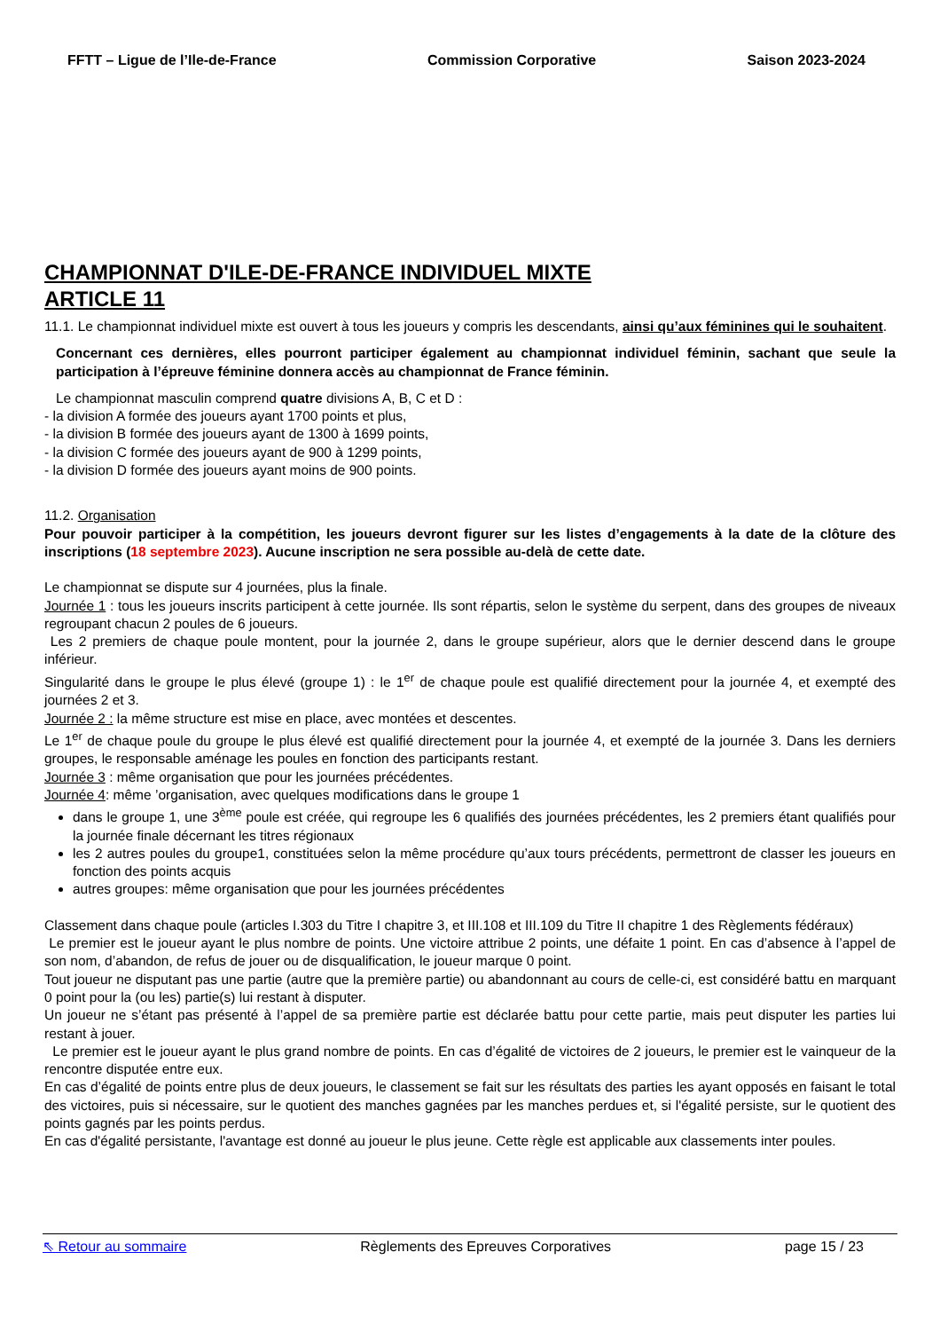FFTT – Ligue de l’Ile-de-France Commission Corporative Saison 2023-2024
CHAMPIONNAT D'ILE-DE-FRANCE INDIVIDUEL MIXTE
ARTICLE 11
11.1. Le championnat individuel mixte est ouvert à tous les joueurs y compris les descendants, ainsi qu’aux féminines qui le souhaitent.
Concernant ces dernières, elles pourront participer également au championnat individuel féminin, sachant que seule la participation à l’épreuve féminine donnera accès au championnat de France féminin.
Le championnat masculin comprend quatre divisions A, B, C et D :
- la division A formée des joueurs ayant 1700 points et plus,
- la division B formée des joueurs ayant de 1300 à 1699 points,
- la division C formée des joueurs ayant de 900 à 1299 points,
- la division D formée des joueurs ayant moins de 900 points.
11.2. Organisation
Pour pouvoir participer à la compétition, les joueurs devront figurer sur les listes d’engagements à la date de la clôture des inscriptions (18 septembre 2023). Aucune inscription ne sera possible au-delà de cette date.
Le championnat se dispute sur 4 journées, plus la finale.
Journée 1 : tous les joueurs inscrits participent à cette journée. Ils sont répartis, selon le système du serpent, dans des groupes de niveaux regroupant chacun 2 poules de 6 joueurs.
Les 2 premiers de chaque poule montent, pour la journée 2, dans le groupe supérieur, alors que le dernier descend dans le groupe inférieur.
Singularité dans le groupe le plus élevé (groupe 1) : le 1<sup>er</sup> de chaque poule est qualifié directement pour la journée 4, et exempté des journées 2 et 3.
Journée 2 : la même structure est mise en place, avec montées et descentes.
Le 1<sup>er</sup> de chaque poule du groupe le plus élevé est qualifié directement pour la journée 4, et exempté de la journée 3. Dans les derniers groupes, le responsable aménage les poules en fonction des participants restant.
Journée 3 : même organisation que pour les journées précédentes.
Journée 4: même ’organisation, avec quelques modifications dans le groupe 1
dans le groupe 1, une 3<sup>ème</sup> poule est créée, qui regroupe les 6 qualifiés des journées précédentes, les 2 premiers étant qualifiés pour la journée finale décernant les titres régionaux
les 2 autres poules du groupe1, constituées selon la même procédure qu’aux tours précédents, permettront de classer les joueurs en fonction des points acquis
autres groupes: même organisation que pour les journées précédentes
Classement dans chaque poule (articles I.303 du Titre I chapitre 3, et III.108 et III.109 du Titre II chapitre 1 des Règlements fédéraux)
Le premier est le joueur ayant le plus nombre de points. Une victoire attribue 2 points, une défaite 1 point. En cas d’absence à l’appel de son nom, d’abandon, de refus de jouer ou de disqualification, le joueur marque 0 point.
Tout joueur ne disputant pas une partie (autre que la première partie) ou abandonnant au cours de celle-ci, est considéré battu en marquant 0 point pour la (ou les) partie(s) lui restant à disputer.
Un joueur ne s’étant pas présenté à l’appel de sa première partie est déclarée battu pour cette partie, mais peut disputer les parties lui restant à jouer.
Le premier est le joueur ayant le plus grand nombre de points. En cas d’égalité de victoires de 2 joueurs, le premier est le vainqueur de la rencontre disputée entre eux.
En cas d’égalité de points entre plus de deux joueurs, le classement se fait sur les résultats des parties les ayant opposés en faisant le total des victoires, puis si nécessaire, sur le quotient des manches gagnées par les manches perdues et, si l'égalité persiste, sur le quotient des points gagnés par les points perdus.
En cas d'égalité persistante, l'avantage est donné au joueur le plus jeune. Cette règle est applicable aux classements inter poules.
⇖ Retour au sommaire Règlements des Epreuves Corporatives page 15 / 23